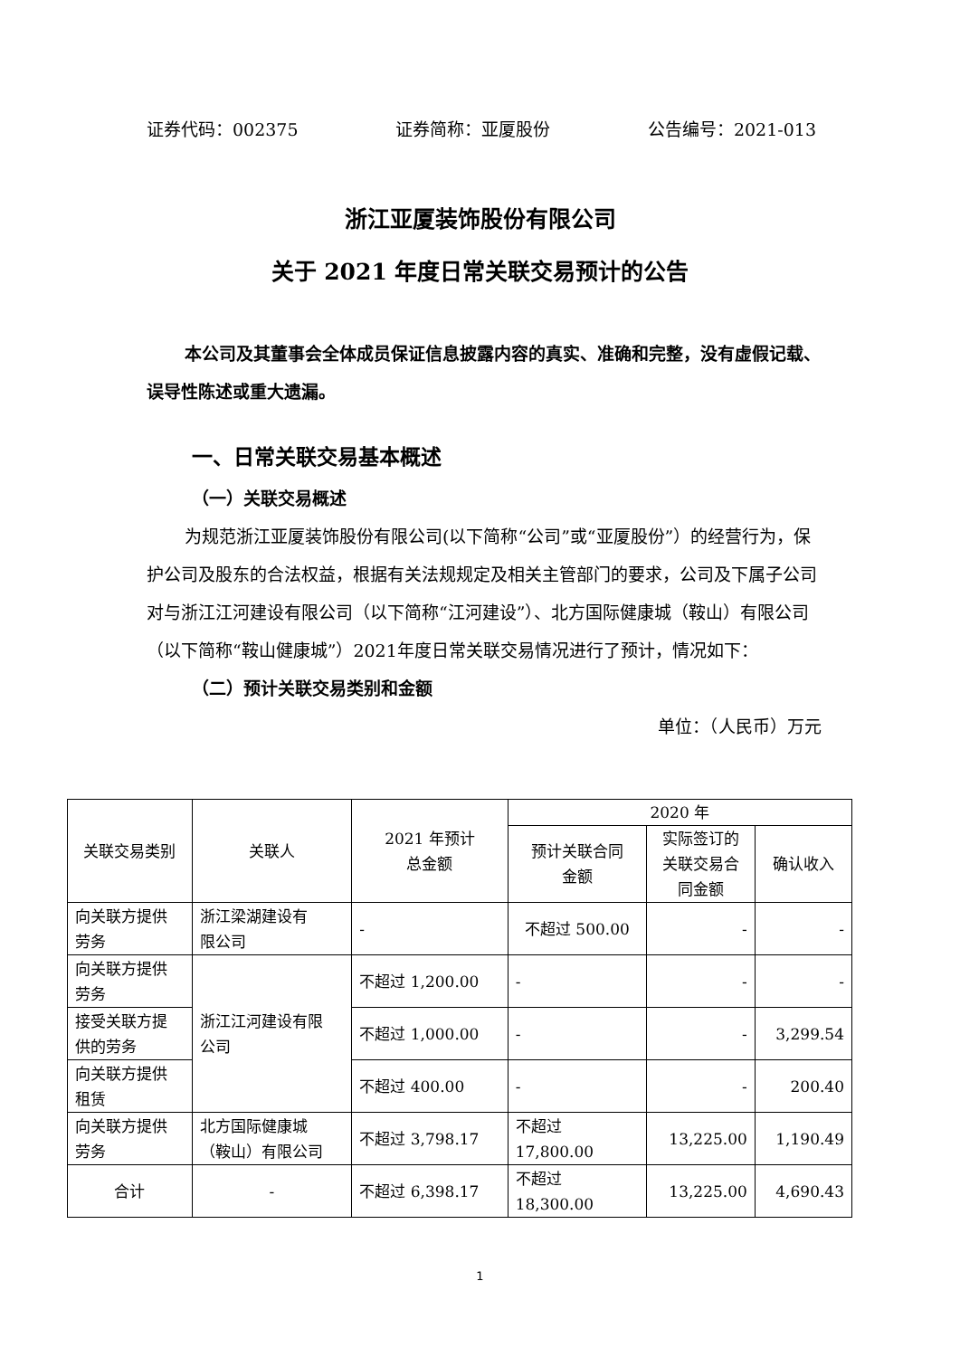证券代码：002375 证券简称：亚厦股份 公告编号：2021-013
浙江亚厦装饰股份有限公司
关于 2021 年度日常关联交易预计的公告
本公司及其董事会全体成员保证信息披露内容的真实、准确和完整，没有虚假记载、误导性陈述或重大遗漏。
一、日常关联交易基本概述
（一）关联交易概述
为规范浙江亚厦装饰股份有限公司(以下简称“公司”或“亚厦股份”）的经营行为，保护公司及股东的合法权益，根据有关法规规定及相关主管部门的要求，公司及下属子公司对与浙江江河建设有限公司（以下简称“江河建设”）、北方国际健康城（鞍山）有限公司（以下简称“鞍山健康城”）2021年度日常关联交易情况进行了预计，情况如下：
（二）预计关联交易类别和金额
单位：（人民币）万元
| 关联交易类别 | 关联人 | 2021 年预计 总金额 | 2020 年 | | |
| --- | --- | --- | --- | --- | --- |
| | | | 预计关联合同 金额 | 实际签订的 关联交易合 同金额 | 确认收入 |
| 向关联方提供 劳务 | 浙江梁湖建设有 限公司 | - | 不超过 500.00 | - | - |
| 向关联方提供 劳务 | 浙江江河建设有限 公司 | 不超过 1,200.00 | - | - | - |
| 接受关联方提 供的劳务 | | 不超过 1,000.00 | - | - | 3,299.54 |
| 向关联方提供 租赁 | | 不超过 400.00 | - | - | 200.40 |
| 向关联方提供 劳务 | 北方国际健康城 （鞍山）有限公司 | 不超过 3,798.17 | 不超过 17,800.00 | 13,225.00 | 1,190.49 |
| 合计 | - | 不超过 6,398.17 | 不超过 18,300.00 | 13,225.00 | 4,690.43 |
1